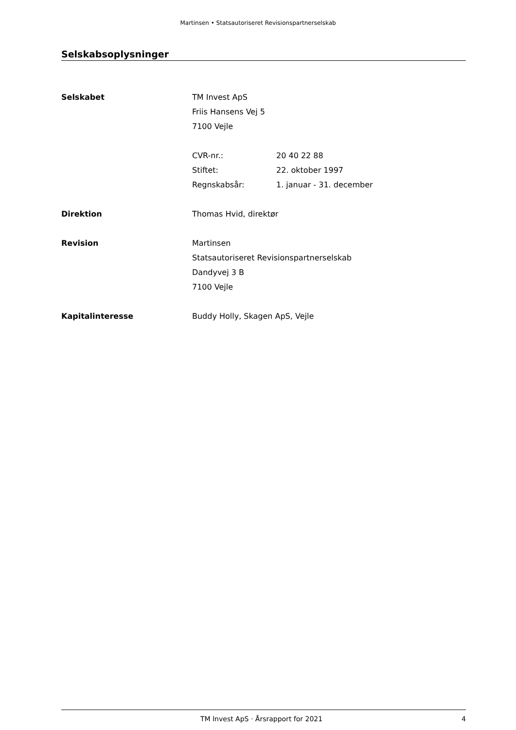Martinsen • Statsautoriseret Revisionspartnerselskab
Selskabsoplysninger
Selskabet TM Invest ApS
Friis Hansens Vej 5
7100 Vejle
CVR-nr.: 20 40 22 88
Stiftet: 22. oktober 1997
Regnskabsår: 1. januar - 31. december
Direktion Thomas Hvid, direktør
Revision Martinsen
Statsautoriseret Revisionspartnerselskab
Dandyvej 3 B
7100 Vejle
Kapitalinteresse Buddy Holly, Skagen ApS, Vejle
TM Invest ApS · Årsrapport for 2021 4